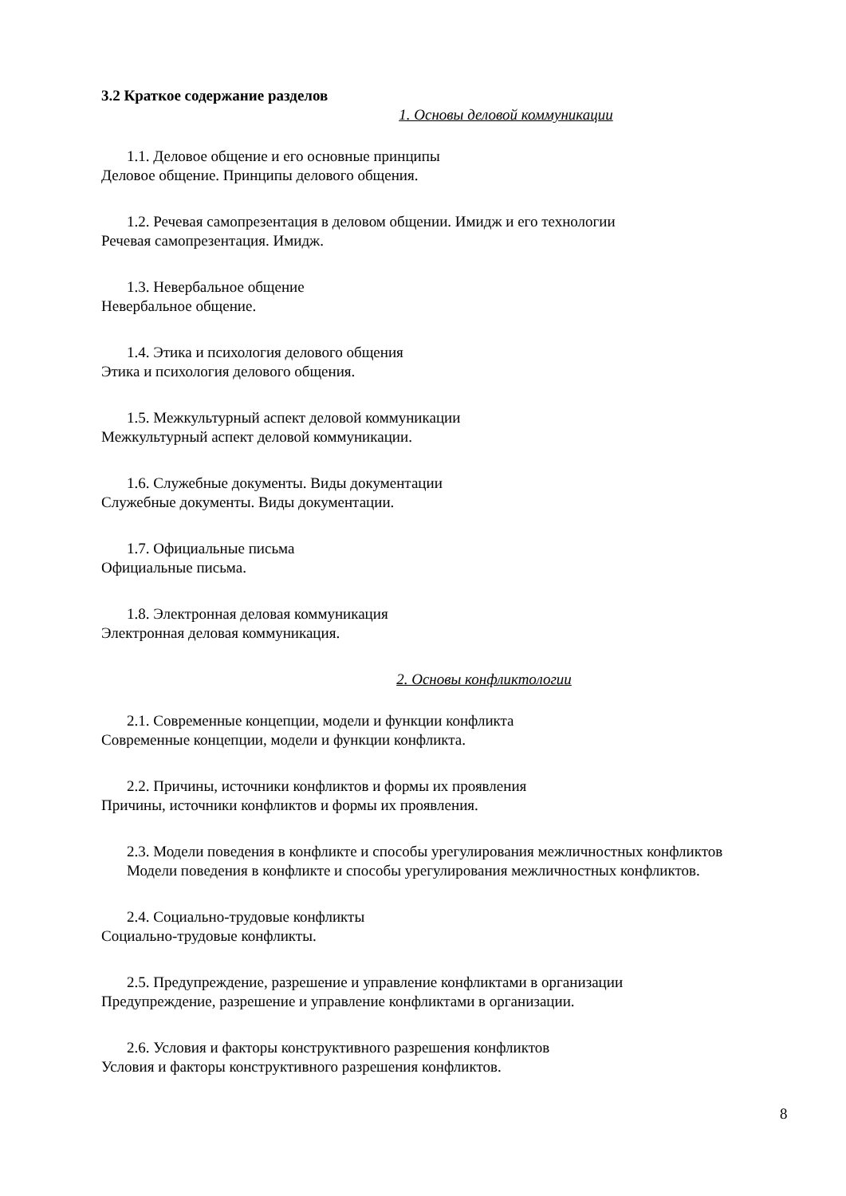3.2 Краткое содержание разделов
1. Основы деловой коммуникации
1.1. Деловое общение и его основные принципы
Деловое общение. Принципы делового общения.
1.2. Речевая самопрезентация в деловом общении. Имидж и его технологии
Речевая самопрезентация. Имидж.
1.3. Невербальное общение
Невербальное общение.
1.4. Этика и психология делового общения
Этика и психология делового общения.
1.5. Межкультурный аспект деловой коммуникации
Межкультурный аспект деловой коммуникации.
1.6. Служебные документы. Виды документации
Служебные документы. Виды документации.
1.7. Официальные письма
Официальные письма.
1.8. Электронная деловая коммуникация
Электронная деловая коммуникация.
2. Основы конфликтологии
2.1. Современные концепции, модели и функции конфликта
Современные концепции, модели и функции конфликта.
2.2. Причины, источники конфликтов и формы их проявления
Причины, источники конфликтов и формы их проявления.
2.3. Модели поведения в конфликте и способы урегулирования межличностных конфликтов
Модели поведения в конфликте и способы урегулирования межличностных конфликтов.
2.4. Социально-трудовые конфликты
Социально-трудовые конфликты.
2.5. Предупреждение, разрешение и управление конфликтами в организации
Предупреждение, разрешение и управление конфликтами в организации.
2.6. Условия и факторы конструктивного разрешения конфликтов
Условия и факторы конструктивного разрешения конфликтов.
8